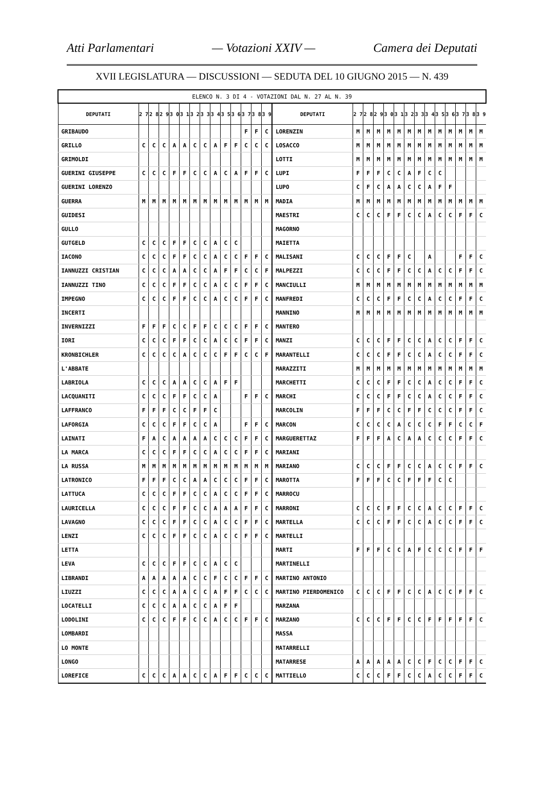Atti Parlamentari — Votazioni XXIV — Camera dei Deputati
XVII LEGISLATURA — DISCUSSIONI — SEDUTA DEL 10 GIUGNO 2015 — N. 439
| ELENCO N. 3 DI 4 - VOTAZIONI DAL N. 27 AL N. 39 | | | | | | | | | | | | | | | | | | | | | | | | | | | |
| --- | --- | --- | --- | --- | --- | --- | --- | --- | --- | --- | --- | --- | --- | --- | --- | --- | --- | --- | --- | --- | --- | --- | --- | --- | --- | --- | --- |
| DEPUTATI | 2 7 | 2 8 | 2 9 | 3 0 | 3 1 | 3 2 | 3 3 | 3 4 | 3 5 | 3 6 | 3 7 | 3 8 | 3 9 | DEPUTATI | 2 7 | 2 8 | 2 9 | 3 0 | 3 1 | 3 2 | 3 3 | 3 4 | 3 5 | 3 6 | 3 7 | 3 8 | 3 9 |
| GRIBAUDO | | | | | | | | | | | F | F | C | LORENZIN | M | M | M | M | M | M | M | M | M | M | M | M | M |
| GRILLO | C | C | C | A | A | C | C | A | F | F | C | C | C | LOSACCO | M | M | M | M | M | M | M | M | M | M | M | M | M |
| GRIMOLDI | | | | | | | | | | | | | | LOTTI | M | M | M | M | M | M | M | M | M | M | M | M | M |
| GUERINI GIUSEPPE | C | C | C | F | F | C | C | A | C | A | F | F | C | LUPI | F | F | F | C | C | A | F | C | C | | | | |
| GUERINI LORENZO | | | | | | | | | | | | | | LUPO | C | F | C | A | A | C | C | A | F | F | | | |
| GUERRA | M | M | M | M | M | M | M | M | M | M | M | M | M | MADIA | M | M | M | M | M | M | M | M | M | M | M | M | M |
| GUIDESI | | | | | | | | | | | | | | MAESTRI | C | C | C | F | F | C | C | A | C | C | F | F | C |
| GULLO | | | | | | | | | | | | | | MAGORNO | | | | | | | | | | | | | |
| GUTGELD | C | C | C | F | F | C | C | A | C | C | | | | MAIETTA | | | | | | | | | | | | | |
| IACONO | C | C | C | F | F | C | C | A | C | C | F | F | C | MALISANI | C | C | C | F | F | C | | A | | | F | F | C |
| IANNUZZI CRISTIAN | C | C | C | A | A | C | C | A | F | F | C | C | F | MALPEZZI | C | C | C | F | F | C | C | A | C | C | F | F | C |
| IANNUZZI TINO | C | C | C | F | F | C | C | A | C | C | F | F | C | MANCIULLI | M | M | M | M | M | M | M | M | M | M | M | M | M |
| IMPEGNO | C | C | C | F | F | C | C | A | C | C | F | F | C | MANFREDI | C | C | C | F | F | C | C | A | C | C | F | F | C |
| INCERTI | | | | | | | | | | | | | | MANNINO | M | M | M | M | M | M | M | M | M | M | M | M | M |
| INVERNIZZI | F | F | F | C | C | F | F | C | C | C | F | F | C | MANTERO | | | | | | | | | | | | | |
| IORI | C | C | C | F | F | C | C | A | C | C | F | F | C | MANZI | C | C | C | F | F | C | C | A | C | C | F | F | C |
| KRONBICHLER | C | C | C | C | A | C | C | C | F | F | C | C | F | MARANTELLI | C | C | C | F | F | C | C | A | C | C | F | F | C |
| L'ABBATE | | | | | | | | | | | | | | MARAZZITI | M | M | M | M | M | M | M | M | M | M | M | M | M |
| LABRIOLA | C | C | C | A | A | C | C | A | F | F | | | | MARCHETTI | C | C | C | F | F | C | C | A | C | C | F | F | C |
| LACQUANITI | C | C | C | F | F | C | C | A | | | F | F | C | MARCHI | C | C | C | F | F | C | C | A | C | C | F | F | C |
| LAFFRANCO | F | F | F | C | C | F | F | C | | | | | | MARCOLIN | F | F | F | C | C | F | F | C | C | C | F | F | C |
| LAFORGIA | C | C | C | F | F | C | C | A | | | F | F | C | MARCON | C | C | C | C | A | C | C | C | F | F | C | C | F |
| LAINATI | F | A | C | A | A | A | A | C | C | C | F | F | C | MARGUERETTAZ | F | F | F | A | C | A | A | C | C | C | F | F | C |
| LA MARCA | C | C | C | F | F | C | C | A | C | C | F | F | C | MARIANI | | | | | | | | | | | | | |
| LA RUSSA | M | M | M | M | M | M | M | M | M | M | M | M | M | MARIANO | C | C | C | F | F | C | C | A | C | C | F | F | C |
| LATRONICO | F | F | F | C | C | A | A | C | C | C | F | F | C | MAROTTA | F | F | F | C | C | F | F | F | C | C | | | |
| LATTUCA | C | C | C | F | F | C | C | A | C | C | F | F | C | MARROCU | | | | | | | | | | | | | |
| LAURICELLA | C | C | C | F | F | C | C | A | A | A | F | F | C | MARRONI | C | C | C | F | F | C | C | A | C | C | F | F | C |
| LAVAGNO | C | C | C | F | F | C | C | A | C | C | F | F | C | MARTELLA | C | C | C | F | F | C | C | A | C | C | F | F | C |
| LENZI | C | C | C | F | F | C | C | A | C | C | F | F | C | MARTELLI | | | | | | | | | | | | | |
| LETTA | | | | | | | | | | | | | | MARTI | F | F | F | C | C | A | F | C | C | C | F | F | F |
| LEVA | C | C | C | F | F | C | C | A | C | C | | | | MARTINELLI | | | | | | | | | | | | | |
| LIBRANDI | A | A | A | A | A | C | C | F | C | C | F | F | C | MARTINO ANTONIO | | | | | | | | | | | | | |
| LIUZZI | C | C | C | A | A | C | C | A | F | F | C | C | C | MARTINO PIERDOMENICO | C | C | C | F | F | C | C | A | C | C | F | F | C |
| LOCATELLI | C | C | C | A | A | C | C | A | F | F | | | | MARZANA | | | | | | | | | | | | | |
| LODOLINI | C | C | C | F | F | C | C | A | C | C | F | F | C | MARZANO | C | C | C | F | F | C | C | F | F | F | F | F | C |
| LOMBARDI | | | | | | | | | | | | | | MASSA | | | | | | | | | | | | | |
| LO MONTE | | | | | | | | | | | | | | MATARRELLI | | | | | | | | | | | | | |
| LONGO | | | | | | | | | | | | | | MATARRESE | A | A | A | A | A | C | C | F | C | C | F | F | C |
| LOREFICE | C | C | C | A | A | C | C | A | F | F | C | C | C | MATTIELLO | C | C | C | F | F | C | C | A | C | C | F | F | C |